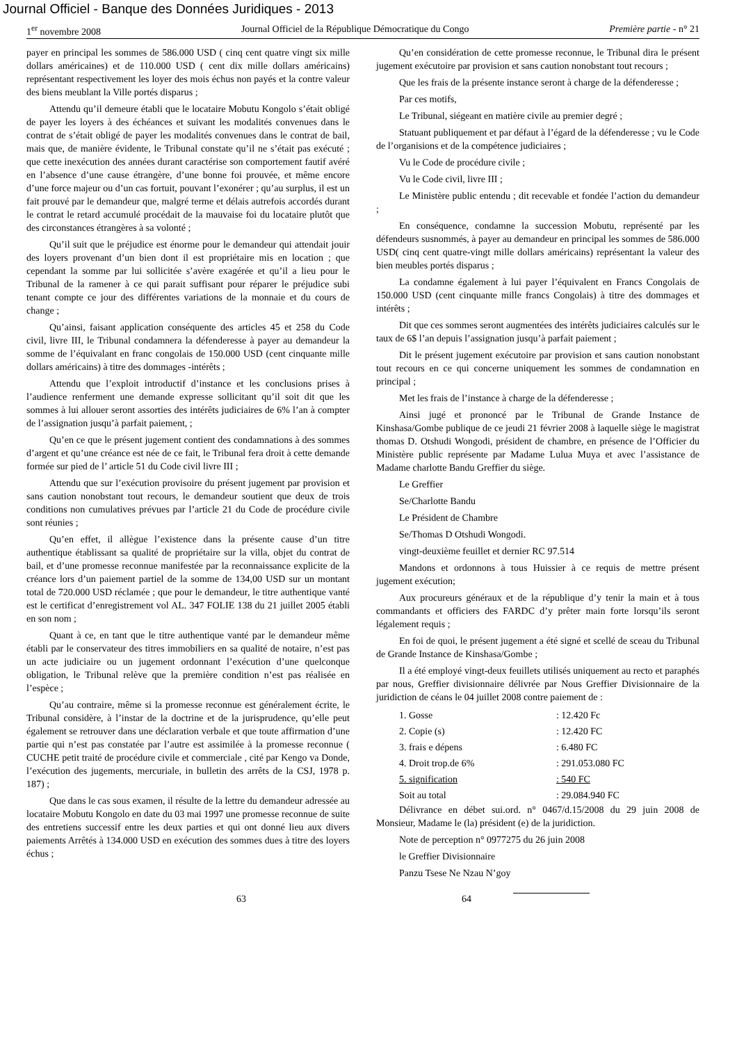Journal Officiel - Banque des Données Juridiques - 2013
1<sup>er</sup> novembre 2008 Journal Officiel de la République Démocratique du Congo Première partie - n° 21
payer en principal les sommes de 586.000 USD ( cinq cent quatre vingt six mille dollars américaines) et de 110.000 USD ( cent dix mille dollars américains) représentant respectivement les loyer des mois échus non payés et la contre valeur des biens meublant la Ville portés disparus ;
Attendu qu’il demeure établi que le locataire Mobutu Kongolo s’était obligé de payer les loyers à des échéances et suivant les modalités convenues dans le contrat de s’était obligé de payer les modalités convenues dans le contrat de bail, mais que, de manière évidente, le Tribunal constate qu’il ne s’était pas exécuté ; que cette inexécution des années durant caractérise son comportement fautif avéré en l’absence d’une cause étrangère, d’une bonne foi prouvée, et même encore d’une force majeur ou d’un cas fortuit, pouvant l’exonérer ; qu’au surplus, il est un fait prouvé par le demandeur que, malgré terme et délais autrefois accordés durant le contrat le retard accumulé procédait de la mauvaise foi du locataire plutôt que des circonstances étrangères à sa volonté ;
Qu’il suit que le préjudice est énorme pour le demandeur qui attendait jouir des loyers provenant d’un bien dont il est propriétaire mis en location ; que cependant la somme par lui sollicitée s’avère exagérée et qu’il a lieu pour le Tribunal de la ramener à ce qui parait suffisant pour réparer le préjudice subi tenant compte ce jour des différentes variations de la monnaie et du cours de change ;
Qu’ainsi, faisant application conséquente des articles 45 et 258 du Code civil, livre III, le Tribunal condamnera la défenderesse à payer au demandeur la somme de l’équivalant en franc congolais de 150.000 USD (cent cinquante mille dollars américains) à titre des dommages -intérêts ;
Attendu que l’exploit introductif d’instance et les conclusions prises à l’audience renferment une demande expresse sollicitant qu’il soit dit que les sommes à lui allouer seront assorties des intérêts judiciaires de 6% l’an à compter de l’assignation jusqu’à parfait paiement, ;
Qu’en ce que le présent jugement contient des condamnations à des sommes d’argent et qu’une créance est née de ce fait, le Tribunal fera droit à cette demande formée sur pied de l’ article 51 du Code civil livre III ;
Attendu que sur l’exécution provisoire du présent jugement par provision et sans caution nonobstant tout recours, le demandeur soutient que deux de trois conditions non cumulatives prévues par l’article 21 du Code de procédure civile sont réunies ;
Qu’en effet, il allègue l’existence dans la présente cause d’un titre authentique établissant sa qualité de propriétaire sur la villa, objet du contrat de bail, et d’une promesse reconnue manifestée par la reconnaissance explicite de la créance lors d’un paiement partiel de la somme de 134,00 USD sur un montant total de 720.000 USD réclamée ; que pour le demandeur, le titre authentique vanté est le certificat d’enregistrement vol AL. 347 FOLIE 138 du 21 juillet 2005 établi en son nom ;
Quant à ce, en tant que le titre authentique vanté par le demandeur même établi par le conservateur des titres immobiliers en sa qualité de notaire, n’est pas un acte judiciaire ou un jugement ordonnant l’exécution d’une quelconque obligation, le Tribunal relève que la première condition n’est pas réalisée en l’espèce ;
Qu’au contraire, même si la promesse reconnue est généralement écrite, le Tribunal considère, à l’instar de la doctrine et de la jurisprudence, qu’elle peut également se retrouver dans une déclaration verbale et que toute affirmation d’une partie qui n’est pas constatée par l’autre est assimilée à la promesse reconnue ( CUCHE petit traité de procédure civile et commerciale , cité par Kengo va Donde, l’exécution des jugements, mercuriale, in bulletin des arrêts de la CSJ, 1978 p. 187) ;
Que dans le cas sous examen, il résulte de la lettre du demandeur adressée au locataire Mobutu Kongolo en date du 03 mai 1997 une promesse reconnue de suite des entretiens successif entre les deux parties et qui ont donné lieu aux divers paiements Arrêtés à 134.000 USD en exécution des sommes dues à titre des loyers échus ;
Qu’en considération de cette promesse reconnue, le Tribunal dira le présent jugement exécutoire par provision et sans caution nonobstant tout recours ;
Que les frais de la présente instance seront à charge de la défenderesse ;
Par ces motifs,
Le Tribunal, siégeant en matière civile au premier degré ;
Statuant publiquement et par défaut à l’égard de la défenderesse ; vu le Code de l’organisions et de la compétence judiciaires ;
Vu le Code de procédure civile ;
Vu le Code civil, livre III ;
Le Ministère public entendu ; dit recevable et fondée l’action du demandeur ;
En conséquence, condamne la succession Mobutu, représenté par les défendeurs susnommés, à payer au demandeur en principal les sommes de 586.000 USD( cinq cent quatre-vingt mille dollars américains) représentant la valeur des bien meubles portés disparus ;
La condamne également à lui payer l’équivalent en Francs Congolais de 150.000 USD (cent cinquante mille francs Congolais) à titre des dommages et intérêts ;
Dit que ces sommes seront augmentées des intérêts judiciaires calculés sur le taux de 6$ l’an depuis l’assignation jusqu’à parfait paiement ;
Dit le présent jugement exécutoire par provision et sans caution nonobstant tout recours en ce qui concerne uniquement les sommes de condamnation en principal ;
Met les frais de l’instance à charge de la défenderesse ;
Ainsi jugé et prononcé par le Tribunal de Grande Instance de Kinshasa/Gombe publique de ce jeudi 21 février 2008 à laquelle siège le magistrat thomas D. Otshudi Wongodi, président de chambre, en présence de l’Officier du Ministère public représente par Madame Lulua Muya et avec l’assistance de Madame charlotte Bandu Greffier du siège.
Le Greffier
Se/Charlotte Bandu
Le Président de Chambre
Se/Thomas D Otshudi Wongodi.
vingt-deuxième feuillet et dernier RC 97.514
Mandons et ordonnons à tous Huissier à ce requis de mettre présent jugement exécution;
Aux procureurs généraux et de la république d’y tenir la main et à tous commandants et officiers des FARDC d’y prêter main forte lorsqu’ils seront légalement requis ;
En foi de quoi, le présent jugement a été signé et scellé de sceau du Tribunal de Grande Instance de Kinshasa/Gombe ;
Il a été employé vingt-deux feuillets utilisés uniquement au recto et paraphés par nous, Greffier divisionnaire délivrée par Nous Greffier Divisionnaire de la juridiction de céans le 04 juillet 2008 contre paiement de :
| 1. Gosse | : 12.420 Fc |
| 2. Copie (s) | : 12.420 FC |
| 3. frais e dépens | : 6.480 FC |
| 4. Droit trop.de 6% | : 291.053.080 FC |
| 5. signification | : 540 FC |
| Soit au total | : 29.084.940 FC |
Délivrance en débet sui.ord. n° 0467/d.15/2008 du 29 juin 2008 de Monsieur, Madame le (la) président (e) de la juridiction.
Note de perception n° 0977275 du 26 juin 2008
le Greffier Divisionnaire
Panzu Tsese Ne Nzau N’goy
63 64